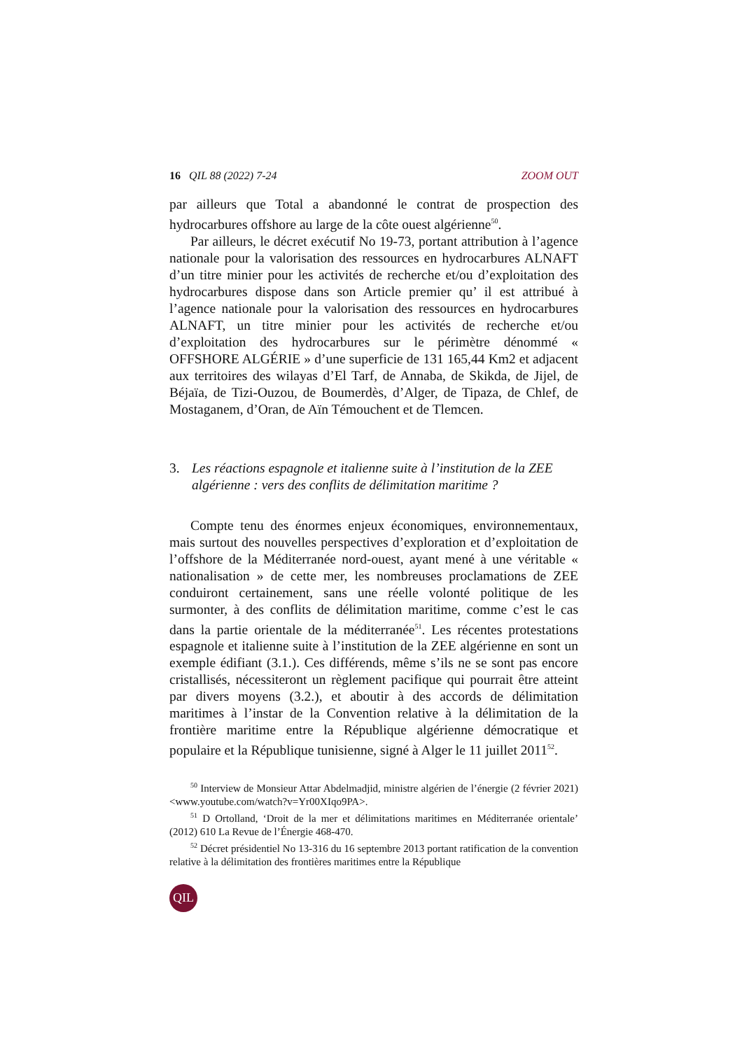16 QIL 88 (2022) 7-24 ZOOM OUT
par ailleurs que Total a abandonné le contrat de prospection des hydrocarbures offshore au large de la côte ouest algérienne<sup>50</sup>.
Par ailleurs, le décret exécutif No 19-73, portant attribution à l’agence nationale pour la valorisation des ressources en hydrocarbures ALNAFT d’un titre minier pour les activités de recherche et/ou d’exploitation des hydrocarbures dispose dans son Article premier qu’ il est attribué à l’agence nationale pour la valorisation des ressources en hydrocarbures ALNAFT, un titre minier pour les activités de recherche et/ou d’exploitation des hydrocarbures sur le périmètre dénommé « OFFSHORE ALGÉRIE » d’une superficie de 131 165,44 Km2 et adjacent aux territoires des wilayas d’El Tarf, de Annaba, de Skikda, de Jijel, de Béjaïa, de Tizi-Ouzou, de Boumerdès, d’Alger, de Tipaza, de Chlef, de Mostaganem, d’Oran, de Aïn Témouchent et de Tlemcen.
3. Les réactions espagnole et italienne suite à l’institution de la ZEE algérienne : vers des conflits de délimitation maritime ?
Compte tenu des énormes enjeux économiques, environnementaux, mais surtout des nouvelles perspectives d’exploration et d’exploitation de l’offshore de la Méditerranée nord-ouest, ayant mené à une véritable « nationalisation » de cette mer, les nombreuses proclamations de ZEE conduiront certainement, sans une réelle volonté politique de les surmonter, à des conflits de délimitation maritime, comme c’est le cas dans la partie orientale de la méditerranée<sup>51</sup>. Les récentes protestations espagnole et italienne suite à l’institution de la ZEE algérienne en sont un exemple édifiant (3.1.). Ces différends, même s’ils ne se sont pas encore cristallisés, nécessiteront un règlement pacifique qui pourrait être atteint par divers moyens (3.2.), et aboutir à des accords de délimitation maritimes à l’instar de la Convention relative à la délimitation de la frontière maritime entre la République algérienne démocratique et populaire et la République tunisienne, signé à Alger le 11 juillet 2011<sup>52</sup>.
<sup>50</sup> Interview de Monsieur Attar Abdelmadjid, ministre algérien de l’énergie (2 février 2021) <www.youtube.com/watch?v=Yr00XIqo9PA>.
<sup>51</sup> D Ortolland, ‘Droit de la mer et délimitations maritimes en Méditerranée orientale’ (2012) 610 La Revue de l’Énergie 468-470.
<sup>52</sup> Décret présidentiel No 13-316 du 16 septembre 2013 portant ratification de la convention relative à la délimitation des frontières maritimes entre la République
QIL